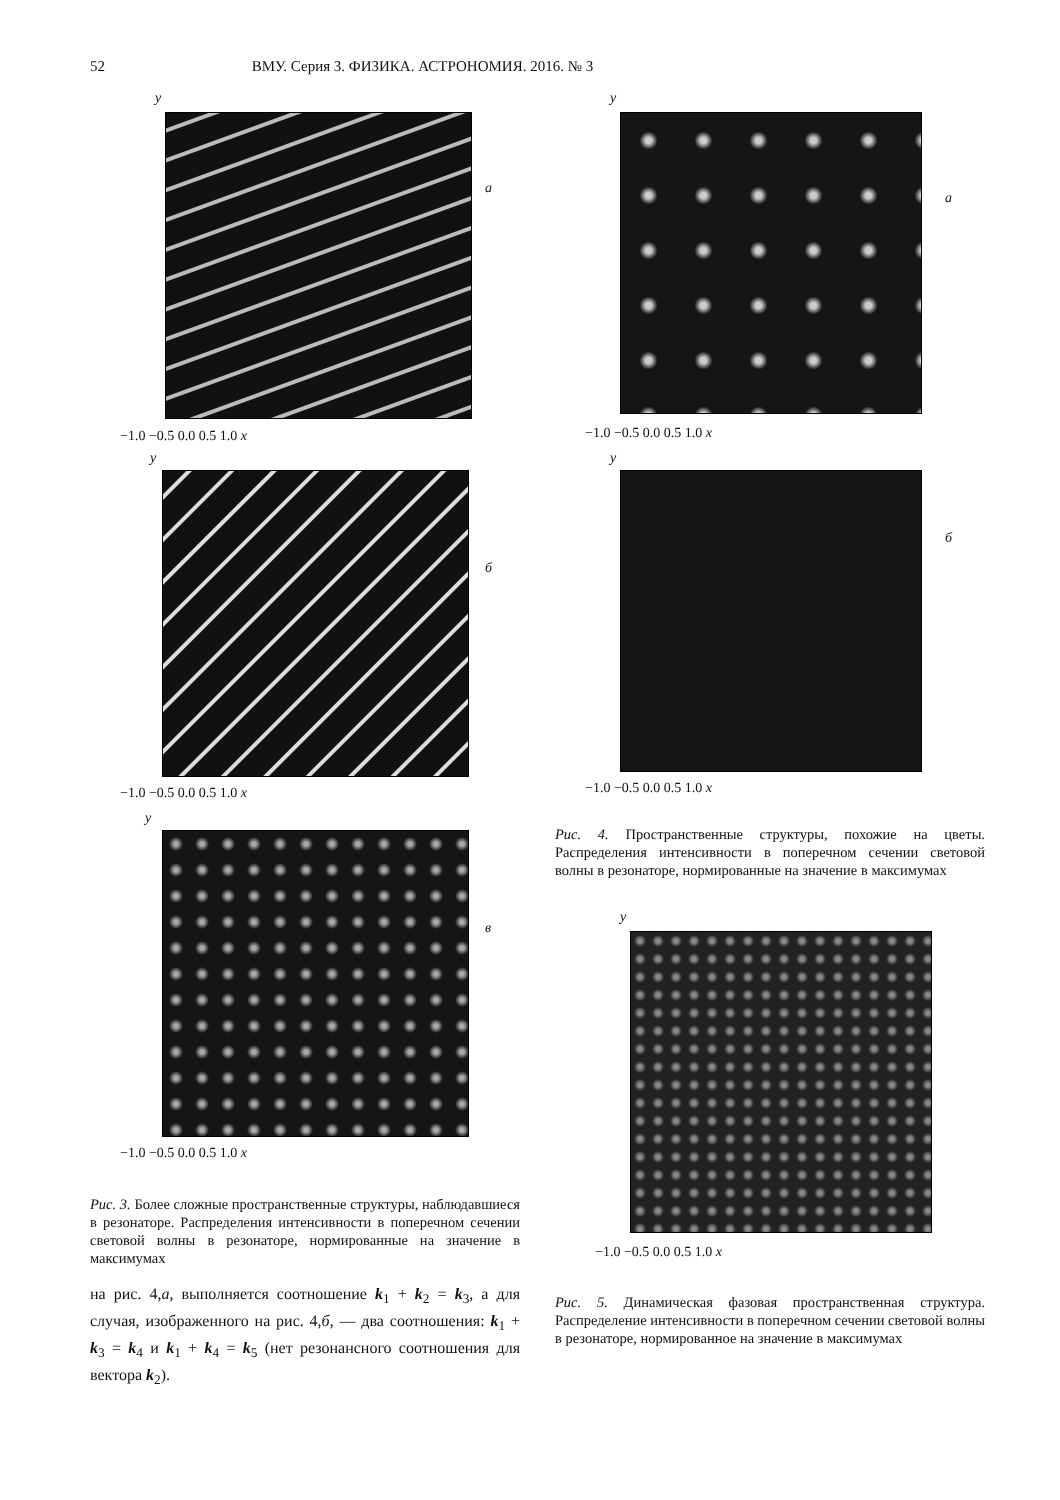52 ВМУ. Серия 3. ФИЗИКА. АСТРОНОМИЯ. 2016. № 3
y
a
−1.0 −0.5 0.0 0.5 1.0 x
y
б
−1.0 −0.5 0.0 0.5 1.0 x
y
в
−1.0 −0.5 0.0 0.5 1.0 x
Рис. 3. Более сложные пространственные структуры, наблюдавшиеся в резонаторе. Распределения интенсивности в поперечном сечении световой волны в резонаторе, нормированные на значение в максимумах
на рис. 4,a, выполняется соотношение k<sub>1</sub> + k<sub>2</sub> = k<sub>3</sub>, а для случая, изображенного на рис. 4,б, — два соотношения: k<sub>1</sub> + k<sub>3</sub> = k<sub>4</sub> и k<sub>1</sub> + k<sub>4</sub> = k<sub>5</sub> (нет резонансного соотношения для вектора k<sub>2</sub>).
y
a
−1.0 −0.5 0.0 0.5 1.0 x
y
б
−1.0 −0.5 0.0 0.5 1.0 x
Рис. 4. Пространственные структуры, похожие на цветы. Распределения интенсивности в поперечном сечении световой волны в резонаторе, нормированные на значение в максимумах
y
−1.0 −0.5 0.0 0.5 1.0 x
Рис. 5. Динамическая фазовая пространственная структура. Распределение интенсивности в поперечном сечении световой волны в резонаторе, нормированное на значение в максимумах